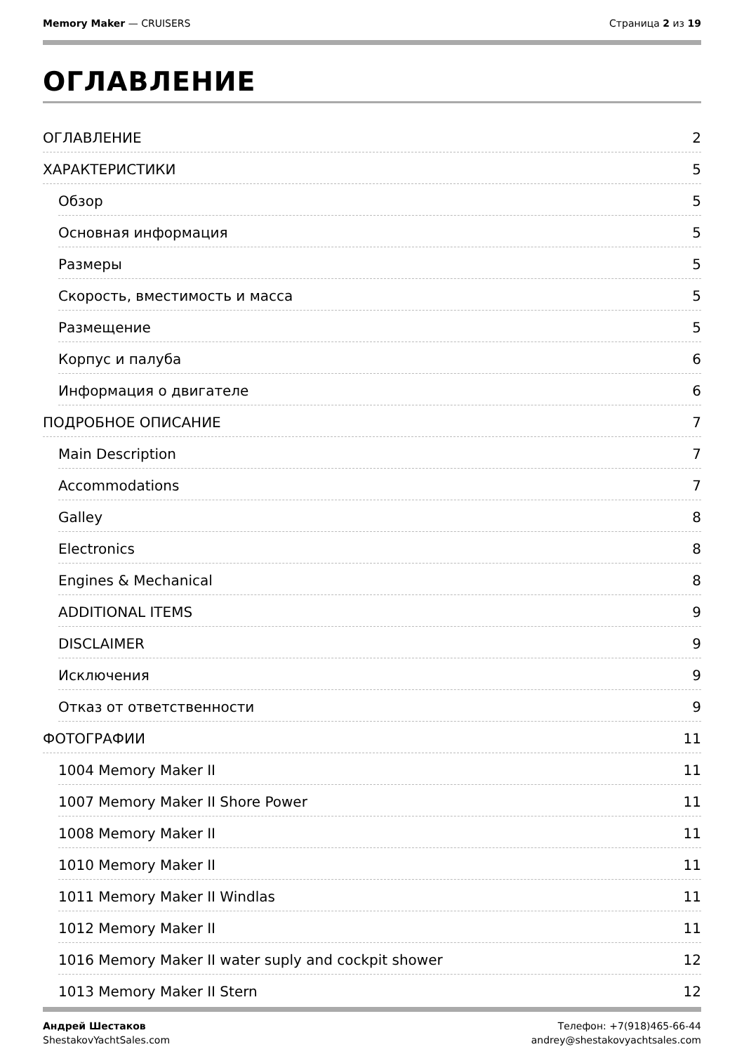Memory Maker — CRUISERS Страница 2 из 19
ОГЛАВЛЕНИЕ
ОГЛАВЛЕНИЕ 2
ХАРАКТЕРИСТИКИ 5
Обзор 5
Основная информация 5
Размеры 5
Скорость, вместимость и масса 5
Размещение 5
Корпус и палуба 6
Информация о двигателе 6
ПОДРОБНОЕ ОПИСАНИЕ 7
Main Description 7
Accommodations 7
Galley 8
Electronics 8
Engines & Mechanical 8
ADDITIONAL ITEMS 9
DISCLAIMER 9
Исключения 9
Отказ от ответственности 9
ФОТОГРАФИИ 11
1004 Memory Maker II 11
1007 Memory Maker II Shore Power 11
1008 Memory Maker II 11
1010 Memory Maker II 11
1011 Memory Maker II Windlas 11
1012 Memory Maker II 11
1016 Memory Maker II water suply and cockpit shower 12
1013 Memory Maker II Stern 12
Андрей Шестаков
ShestakovYachtSales.com
Телефон: +7(918)465-66-44
andrey@shestakovyachtsales.com